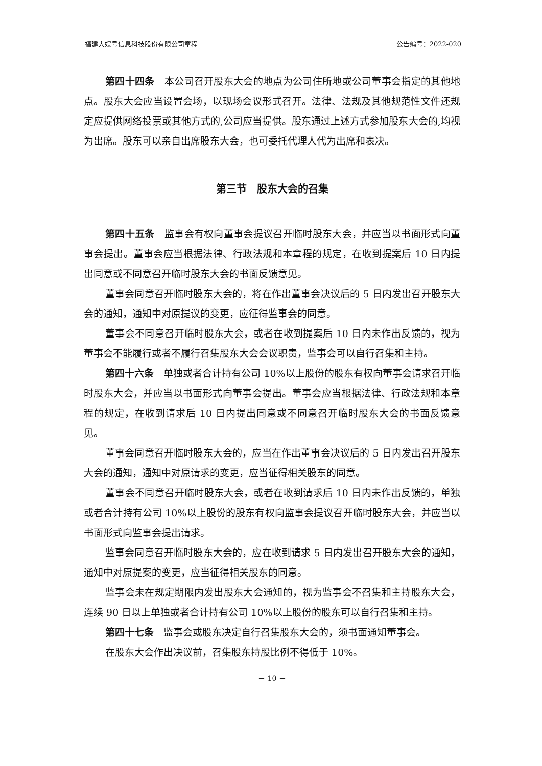福建大娱号信息科技股份有限公司章程 公告编号：2022-020
第四十四条　本公司召开股东大会的地点为公司住所地或公司董事会指定的其他地点。股东大会应当设置会场，以现场会议形式召开。法律、法规及其他规范性文件还规定应提供网络投票或其他方式的,公司应当提供。股东通过上述方式参加股东大会的,均视为出席。股东可以亲自出席股东大会，也可委托代理人代为出席和表决。
第三节　股东大会的召集
第四十五条　监事会有权向董事会提议召开临时股东大会，并应当以书面形式向董事会提出。董事会应当根据法律、行政法规和本章程的规定，在收到提案后 10 日内提出同意或不同意召开临时股东大会的书面反馈意见。
董事会同意召开临时股东大会的，将在作出董事会决议后的 5 日内发出召开股东大会的通知，通知中对原提议的变更，应征得监事会的同意。
董事会不同意召开临时股东大会，或者在收到提案后 10 日内未作出反馈的，视为董事会不能履行或者不履行召集股东大会会议职责，监事会可以自行召集和主持。
第四十六条　单独或者合计持有公司 10%以上股份的股东有权向董事会请求召开临时股东大会，并应当以书面形式向董事会提出。董事会应当根据法律、行政法规和本章程的规定，在收到请求后 10 日内提出同意或不同意召开临时股东大会的书面反馈意见。
董事会同意召开临时股东大会的，应当在作出董事会决议后的 5 日内发出召开股东大会的通知，通知中对原请求的变更，应当征得相关股东的同意。
董事会不同意召开临时股东大会，或者在收到请求后 10 日内未作出反馈的，单独或者合计持有公司 10%以上股份的股东有权向监事会提议召开临时股东大会，并应当以书面形式向监事会提出请求。
监事会同意召开临时股东大会的，应在收到请求 5 日内发出召开股东大会的通知，通知中对原提案的变更，应当征得相关股东的同意。
监事会未在规定期限内发出股东大会通知的，视为监事会不召集和主持股东大会，连续 90 日以上单独或者合计持有公司 10%以上股份的股东可以自行召集和主持。
第四十七条　监事会或股东决定自行召集股东大会的，须书面通知董事会。
在股东大会作出决议前，召集股东持股比例不得低于 10%。
－ 10 －